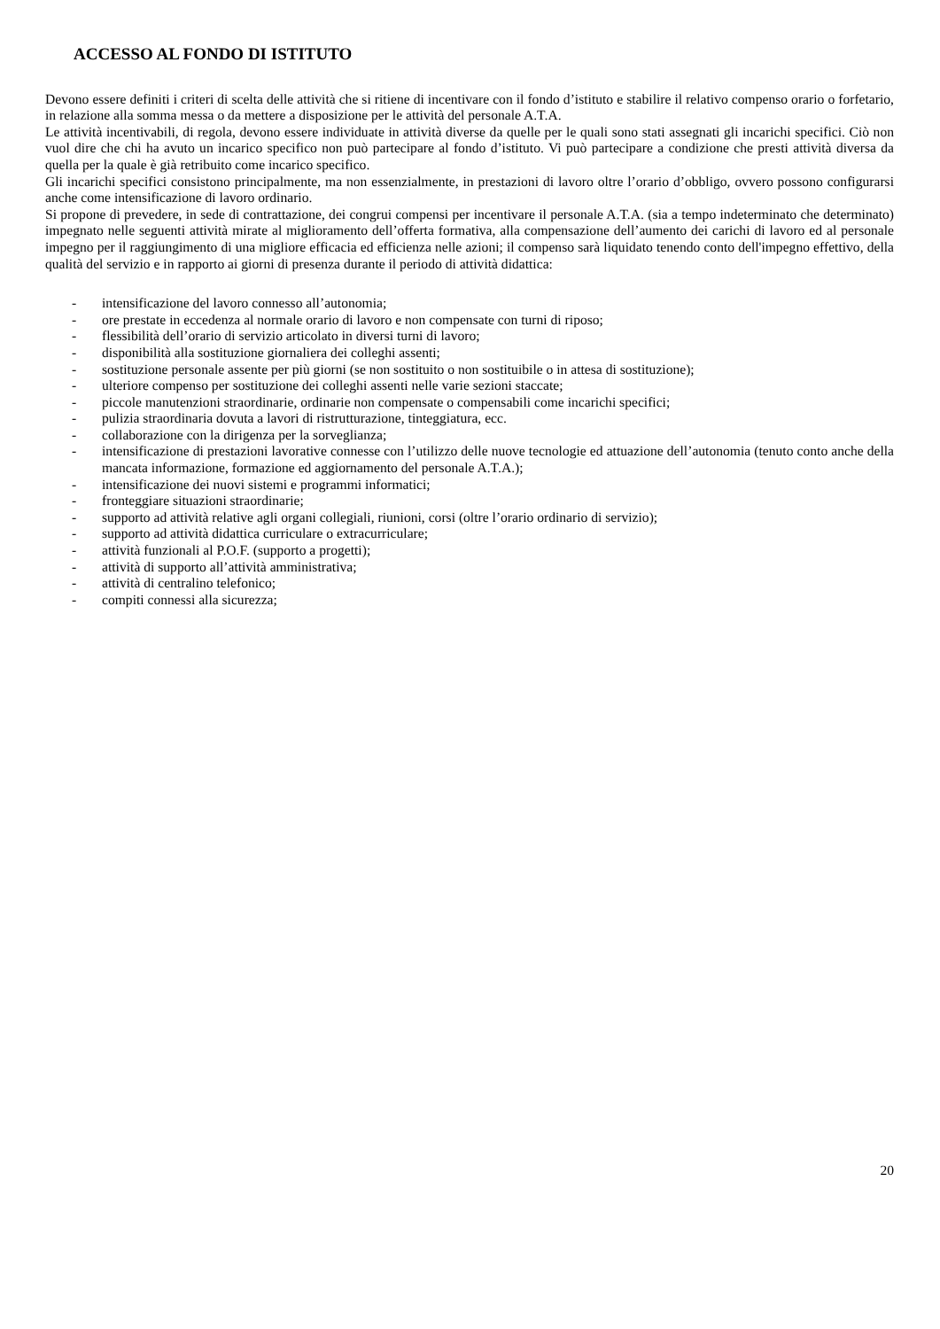ACCESSO AL FONDO DI ISTITUTO
Devono essere definiti i criteri di scelta delle attività che si ritiene di incentivare con il fondo d’istituto e stabilire il relativo compenso orario o forfetario, in relazione alla somma messa o da mettere a disposizione per le attività del personale A.T.A.
Le attività incentivabili, di regola, devono essere individuate in attività diverse da quelle per le quali sono stati assegnati gli incarichi specifici. Ciò non vuol dire che chi ha avuto un incarico specifico non può partecipare al fondo d’istituto. Vi può partecipare a condizione che presti attività diversa da quella per la quale è già retribuito come incarico specifico.
Gli incarichi specifici consistono principalmente, ma non essenzialmente, in prestazioni di lavoro oltre l’orario d’obbligo, ovvero possono configurarsi anche come intensificazione di lavoro ordinario.
Si propone di prevedere, in sede di contrattazione, dei congrui compensi per incentivare il personale A.T.A. (sia a tempo indeterminato che determinato) impegnato nelle seguenti attività mirate al miglioramento dell’offerta formativa, alla compensazione dell’aumento dei carichi di lavoro ed al personale impegno per il raggiungimento di una migliore efficacia ed efficienza nelle azioni; il compenso sarà liquidato tenendo conto dell'impegno effettivo, della qualità del servizio e in rapporto ai giorni di presenza durante il periodo di attività didattica:
- intensificazione del lavoro connesso all’autonomia;
- ore prestate in eccedenza al normale orario di lavoro e non compensate con turni di riposo;
- flessibilità dell’orario di servizio articolato in diversi turni di lavoro;
- disponibilità alla sostituzione giornaliera dei colleghi assenti;
- sostituzione personale assente per più giorni (se non sostituito o non sostituibile o in attesa di sostituzione);
- ulteriore compenso per sostituzione dei colleghi assenti nelle varie sezioni staccate;
- piccole manutenzioni straordinarie, ordinarie non compensate o compensabili come incarichi specifici;
- pulizia straordinaria dovuta a lavori di ristrutturazione, tinteggiatura, ecc.
- collaborazione con la dirigenza per la sorveglianza;
- intensificazione di prestazioni lavorative connesse con l’utilizzo delle nuove tecnologie ed attuazione dell’autonomia (tenuto conto anche della mancata informazione, formazione ed aggiornamento del personale A.T.A.);
- intensificazione dei nuovi sistemi e programmi informatici;
- fronteggiare situazioni straordinarie;
- supporto ad attività relative agli organi collegiali, riunioni, corsi (oltre l’orario ordinario di servizio);
- supporto ad attività didattica curriculare o extracurriculare;
- attività funzionali al P.O.F. (supporto a progetti);
- attività di supporto all’attività amministrativa;
- attività di centralino telefonico;
- compiti connessi alla sicurezza;
20